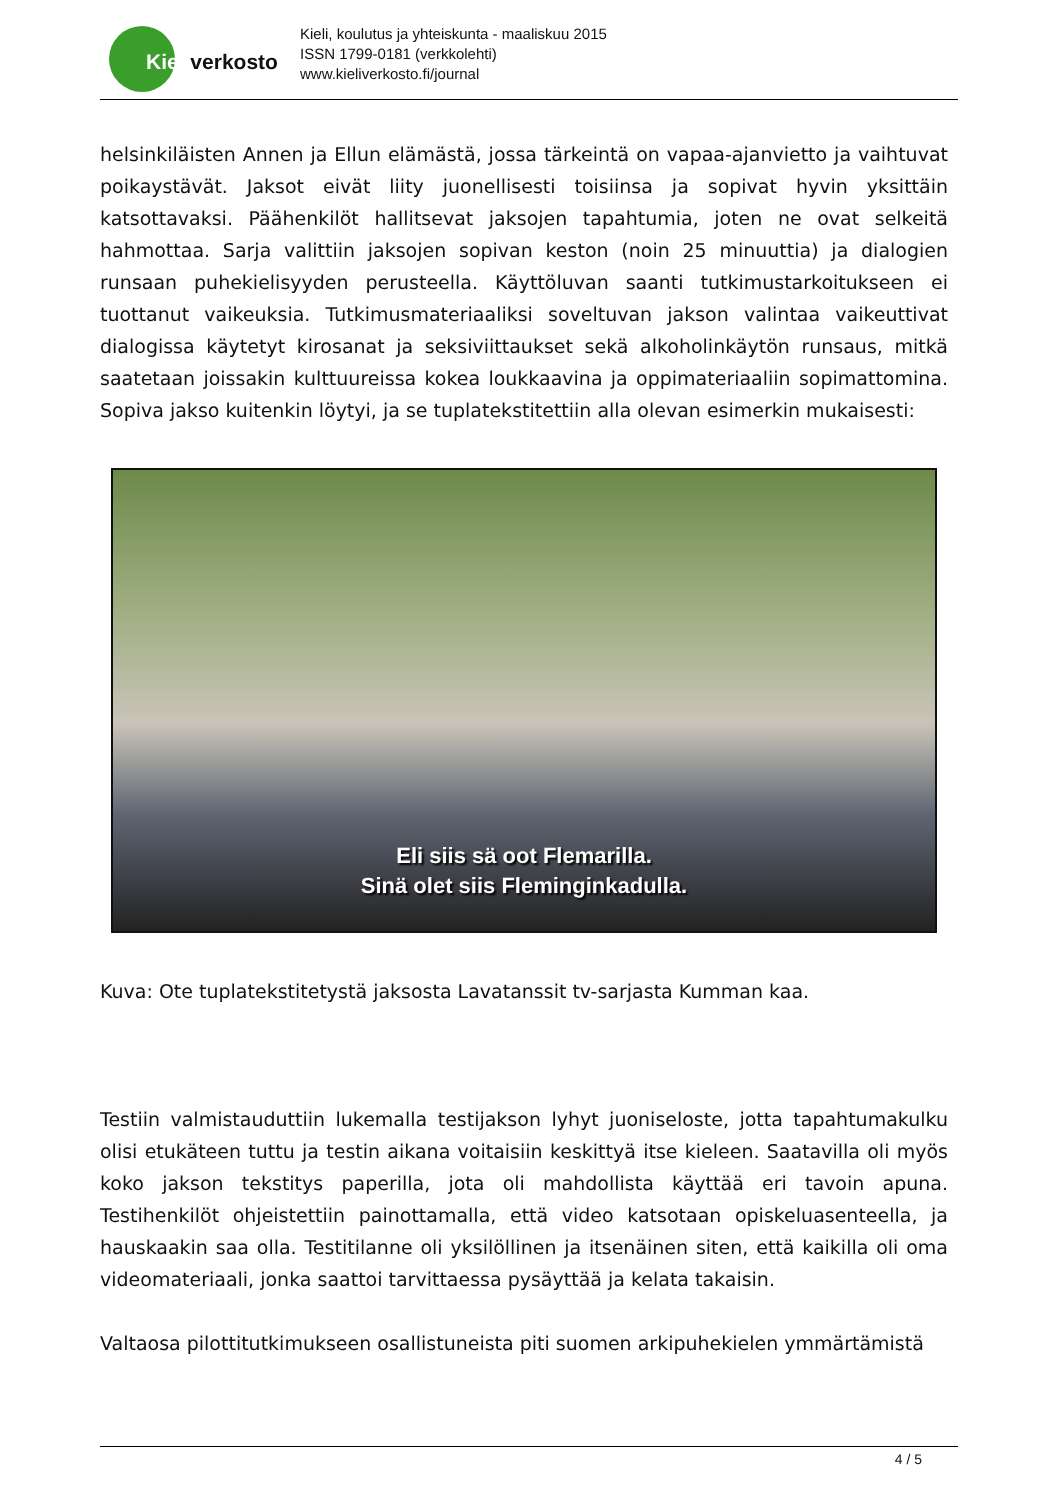Kieliverkosto
Kieli, koulutus ja yhteiskunta - maaliskuu 2015
ISSN 1799-0181 (verkkolehti)
www.kieliverkosto.fi/journal
helsinkiläisten Annen ja Ellun elämästä, jossa tärkeintä on vapaa-ajanvietto ja vaihtuvat poikaystävät. Jaksot eivät liity juonellisesti toisiinsa ja sopivat hyvin yksittäin katsottavaksi. Päähenkilöt hallitsevat jaksojen tapahtumia, joten ne ovat selkeitä hahmottaa. Sarja valittiin jaksojen sopivan keston (noin 25 minuuttia) ja dialogien runsaan puhekielisyyden perusteella. Käyttöluvan saanti tutkimustarkoitukseen ei tuottanut vaikeuksia. Tutkimusmateriaaliksi soveltuvan jakson valintaa vaikeuttivat dialogissa käytetyt kirosanat ja seksiviittaukset sekä alkoholinkäytön runsaus, mitkä saatetaan joissakin kulttuureissa kokea loukkaavina ja oppimateriaaliin sopimattomina. Sopiva jakso kuitenkin löytyi, ja se tuplatekstitettiin alla olevan esimerkin mukaisesti:
Eli siis sä oot Flemarilla.
Sinä olet siis Fleminginkadulla.
Kuva: Ote tuplatekstitetystä jaksosta Lavatanssit tv-sarjasta Kumman kaa.
Testiin valmistauduttiin lukemalla testijakson lyhyt juoniseloste, jotta tapahtumakulku olisi etukäteen tuttu ja testin aikana voitaisiin keskittyä itse kieleen. Saatavilla oli myös koko jakson tekstitys paperilla, jota oli mahdollista käyttää eri tavoin apuna. Testihenkilöt ohjeistettiin painottamalla, että video katsotaan opiskeluasenteella, ja hauskaakin saa olla. Testitilanne oli yksilöllinen ja itsenäinen siten, että kaikilla oli oma videomateriaali, jonka saattoi tarvittaessa pysäyttää ja kelata takaisin.
Valtaosa pilottitutkimukseen osallistuneista piti suomen arkipuhekielen ymmärtämistä
4 / 5